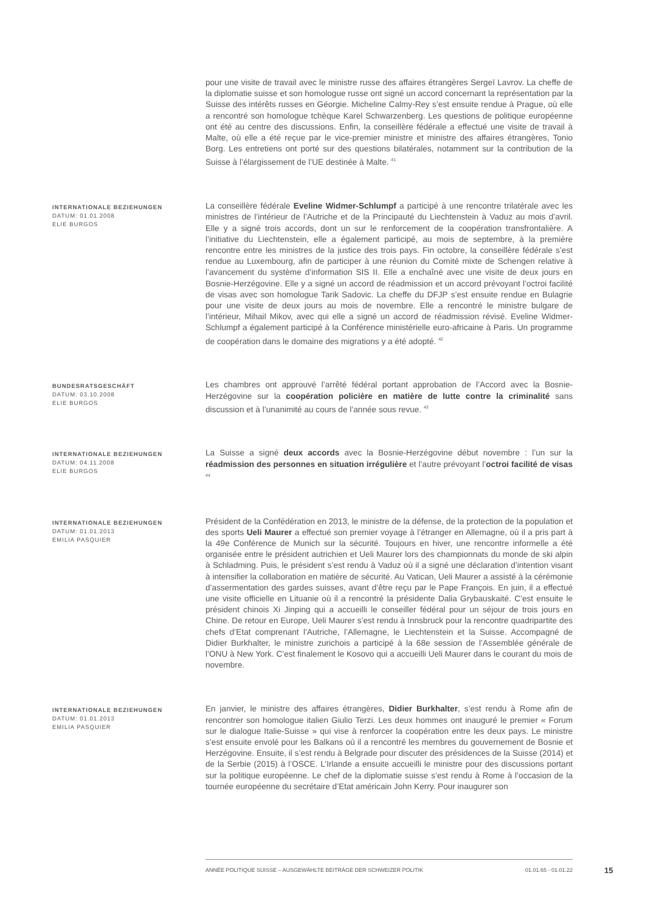pour une visite de travail avec le ministre russe des affaires étrangères Sergeï Lavrov. La cheffe de la diplomatie suisse et son homologue russe ont signé un accord concernant la représentation par la Suisse des intérêts russes en Géorgie. Micheline Calmy-Rey s’est ensuite rendue à Prague, où elle a rencontré son homologue tchèque Karel Schwarzenberg. Les questions de politique européenne ont été au centre des discussions. Enfin, la conseillère fédérale a effectué une visite de travail à Malte, où elle a été reçue par le vice-premier ministre et ministre des affaires étrangères, Tonio Borg. Les entretiens ont porté sur des questions bilatérales, notamment sur la contribution de la Suisse à l’élargissement de l’UE destinée à Malte. <sup>41</sup>
INTERNATIONALE BEZIEHUNGEN
DATUM: 01.01.2008
ELIE BURGOS
La conseillère fédérale Eveline Widmer-Schlumpf a participé à une rencontre trilatérale avec les ministres de l’intérieur de l’Autriche et de la Principauté du Liechtenstein à Vaduz au mois d’avril. Elle y a signé trois accords, dont un sur le renforcement de la coopération transfrontalière. A l’initiative du Liechtenstein, elle a également participé, au mois de septembre, à la première rencontre entre les ministres de la justice des trois pays. Fin octobre, la conseillère fédérale s’est rendue au Luxembourg, afin de participer à une réunion du Comité mixte de Schengen relative à l’avancement du système d’information SIS II. Elle a enchaîné avec une visite de deux jours en Bosnie-Herzégovine. Elle y a signé un accord de réadmission et un accord prévoyant l’octroi facilité de visas avec son homologue Tarik Sadovic. La cheffe du DFJP s’est ensuite rendue en Bulagrie pour une visite de deux jours au mois de novembre. Elle a rencontré le ministre bulgare de l’intérieur, Mihail Mikov, avec qui elle a signé un accord de réadmission révisé. Eveline Widmer-Schlumpf a également participé à la Conférence ministérielle euro-africaine à Paris. Un programme de coopération dans le domaine des migrations y a été adopté. <sup>42</sup>
BUNDESRATSGESCHÄFT
DATUM: 03.10.2008
ELIE BURGOS
Les chambres ont approuvé l’arrêté fédéral portant approbation de l’Accord avec la Bosnie-Herzégovine sur la coopération policière en matière de lutte contre la criminalité sans discussion et à l’unanimité au cours de l’année sous revue. <sup>43</sup>
INTERNATIONALE BEZIEHUNGEN
DATUM: 04.11.2008
ELIE BURGOS
La Suisse a signé deux accords avec la Bosnie-Herzégovine début novembre : l’un sur la réadmission des personnes en situation irrégulière et l’autre prévoyant l’octroi facilité de visas <sup>44</sup>
INTERNATIONALE BEZIEHUNGEN
DATUM: 01.01.2013
EMILIA PASQUIER
Président de la Confédération en 2013, le ministre de la défense, de la protection de la population et des sports Ueli Maurer a effectué son premier voyage à l’étranger en Allemagne, où il a pris part à la 49e Conférence de Munich sur la sécurité. Toujours en hiver, une rencontre informelle a été organisée entre le président autrichien et Ueli Maurer lors des championnats du monde de ski alpin à Schladming. Puis, le président s’est rendu à Vaduz où il a signé une déclaration d’intention visant à intensifier la collaboration en matière de sécurité. Au Vatican, Ueli Maurer a assisté à la cérémonie d’assermentation des gardes suisses, avant d’être reçu par le Pape François. En juin, il a effectué une visite officielle en Lituanie où il a rencontré la présidente Dalia Grybauskaité. C’est ensuite le président chinois Xi Jinping qui a accueilli le conseiller fédéral pour un séjour de trois jours en Chine. De retour en Europe, Ueli Maurer s’est rendu à Innsbruck pour la rencontre quadripartite des chefs d’Etat comprenant l’Autriche, l’Allemagne, le Liechtenstein et la Suisse. Accompagné de Didier Burkhalter, le ministre zurichois a participé à la 68e session de l’Assemblée générale de l’ONU à New York. C’est finalement le Kosovo qui a accueilli Ueli Maurer dans le courant du mois de novembre.
INTERNATIONALE BEZIEHUNGEN
DATUM: 01.01.2013
EMILIA PASQUIER
En janvier, le ministre des affaires étrangères, Didier Burkhalter, s’est rendu à Rome afin de rencontrer son homologue italien Giulio Terzi. Les deux hommes ont inauguré le premier « Forum sur le dialogue Italie-Suisse » qui vise à renforcer la coopération entre les deux pays. Le ministre s’est ensuite envolé pour les Balkans où il a rencontré les membres du gouvernement de Bosnie et Herzégovine. Ensuite, il s’est rendu à Belgrade pour discuter des présidences de la Suisse (2014) et de la Serbie (2015) à l’OSCE. L’Irlande a ensuite accueilli le ministre pour des discussions portant sur la politique européenne. Le chef de la diplomatie suisse s’est rendu à Rome à l’occasion de la tournée européenne du secrétaire d’Etat américain John Kerry. Pour inaugurer son
ANNÉE POLITIQUE SUISSE – AUSGEWÄHLTE BEITRÄGE DER SCHWEIZER POLITIK 01.01.65 - 01.01.22
15